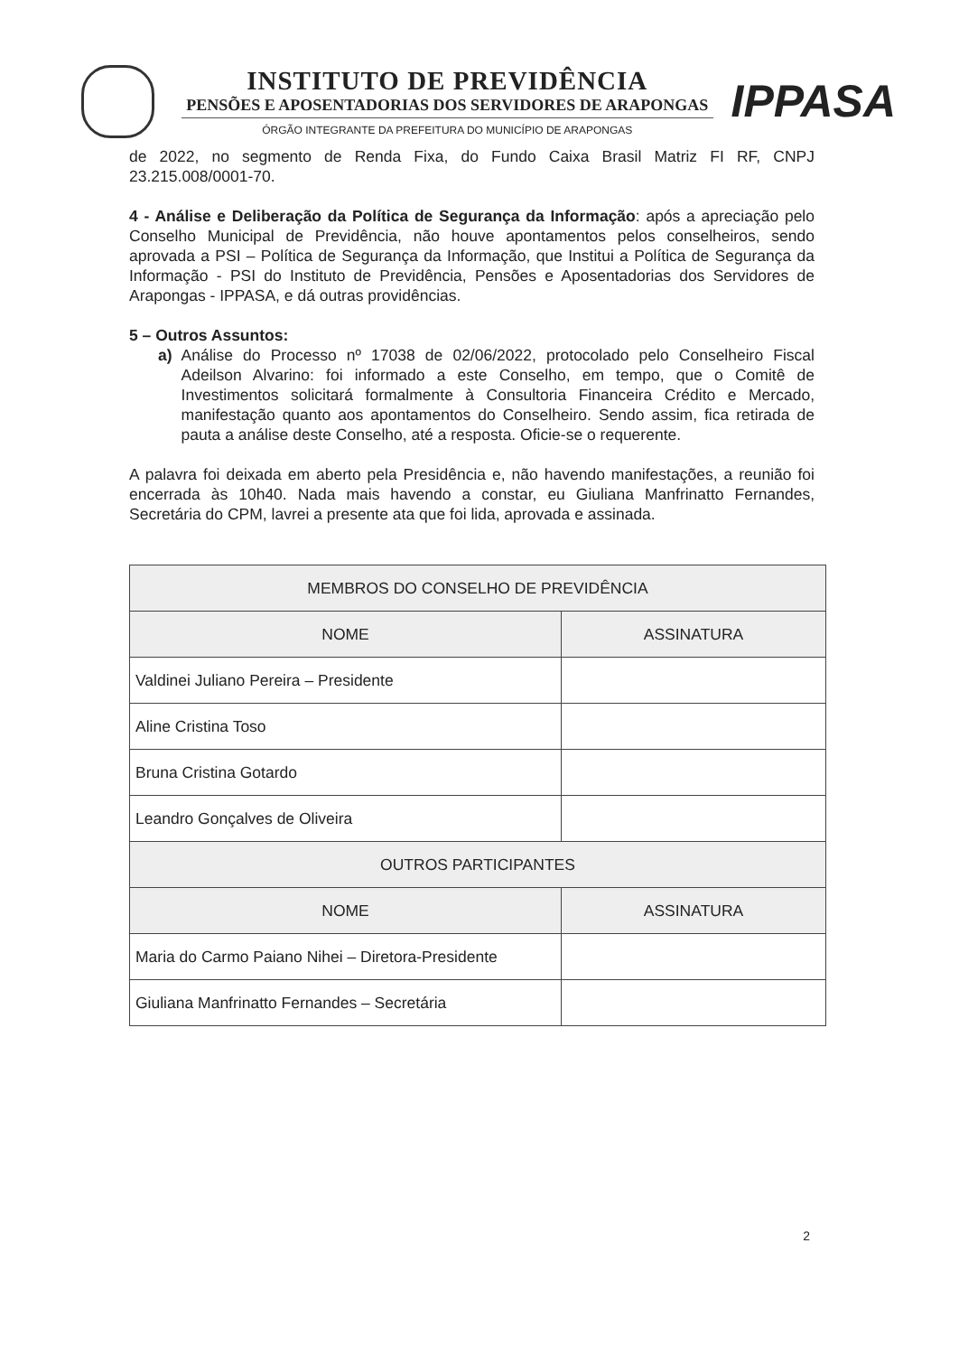INSTITUTO DE PREVIDÊNCIA
PENSÕES E APOSENTADORIAS DOS SERVIDORES DE ARAPONGAS
ÓRGÃO INTEGRANTE DA PREFEITURA DO MUNICÍPIO DE ARAPONGAS
IPPASA
de 2022, no segmento de Renda Fixa, do Fundo Caixa Brasil Matriz FI RF, CNPJ 23.215.008/0001-70.
4 - Análise e Deliberação da Política de Segurança da Informação: após a apreciação pelo Conselho Municipal de Previdência, não houve apontamentos pelos conselheiros, sendo aprovada a PSI – Política de Segurança da Informação, que Institui a Política de Segurança da Informação - PSI do Instituto de Previdência, Pensões e Aposentadorias dos Servidores de Arapongas - IPPASA, e dá outras providências.
5 – Outros Assuntos:
a) Análise do Processo nº 17038 de 02/06/2022, protocolado pelo Conselheiro Fiscal Adeilson Alvarino: foi informado a este Conselho, em tempo, que o Comitê de Investimentos solicitará formalmente à Consultoria Financeira Crédito e Mercado, manifestação quanto aos apontamentos do Conselheiro. Sendo assim, fica retirada de pauta a análise deste Conselho, até a resposta. Oficie-se o requerente.
A palavra foi deixada em aberto pela Presidência e, não havendo manifestações, a reunião foi encerrada às 10h40. Nada mais havendo a constar, eu Giuliana Manfrinatto Fernandes, Secretária do CPM, lavrei a presente ata que foi lida, aprovada e assinada.
| MEMBROS DO CONSELHO DE PREVIDÊNCIA | |
| --- | --- |
| NOME | ASSINATURA |
| Valdinei Juliano Pereira – Presidente | |
| Aline Cristina Toso | |
| Bruna Cristina Gotardo | |
| Leandro Gonçalves de Oliveira | |
| OUTROS PARTICIPANTES | |
| NOME | ASSINATURA |
| Maria do Carmo Paiano Nihei – Diretora-Presidente | |
| Giuliana Manfrinatto Fernandes – Secretária | |
2